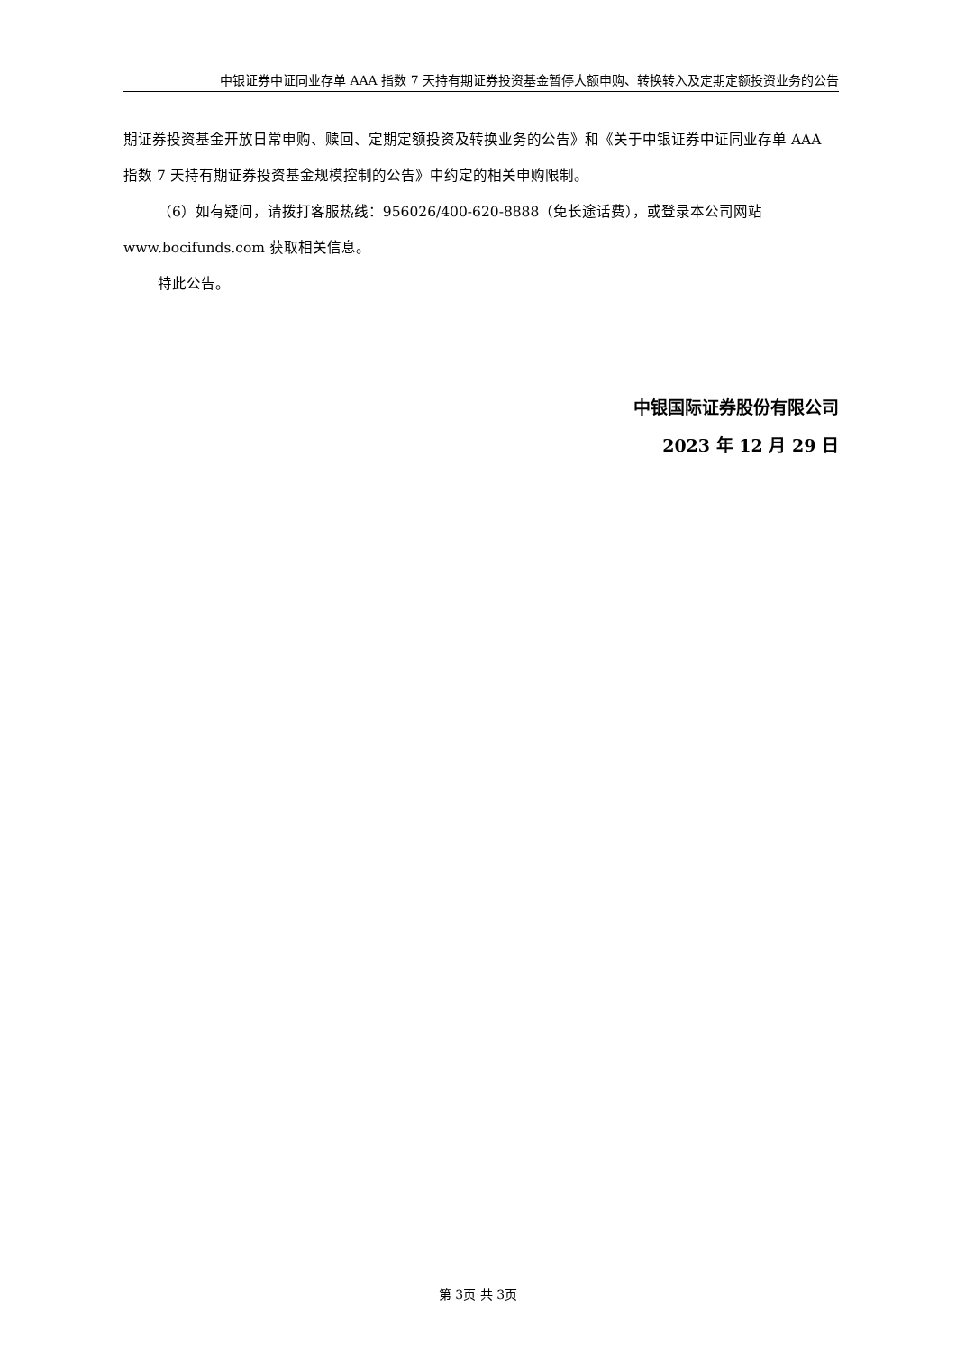中银证券中证同业存单 AAA 指数 7 天持有期证券投资基金暂停大额申购、转换转入及定期定额投资业务的公告
期证券投资基金开放日常申购、赎回、定期定额投资及转换业务的公告》和《关于中银证券中证同业存单 AAA 指数 7 天持有期证券投资基金规模控制的公告》中约定的相关申购限制。
（6）如有疑问，请拨打客服热线：956026/400-620-8888（免长途话费），或登录本公司网站 www.bocifunds.com 获取相关信息。
特此公告。
中银国际证券股份有限公司
2023 年 12 月 29 日
第 3页 共 3页